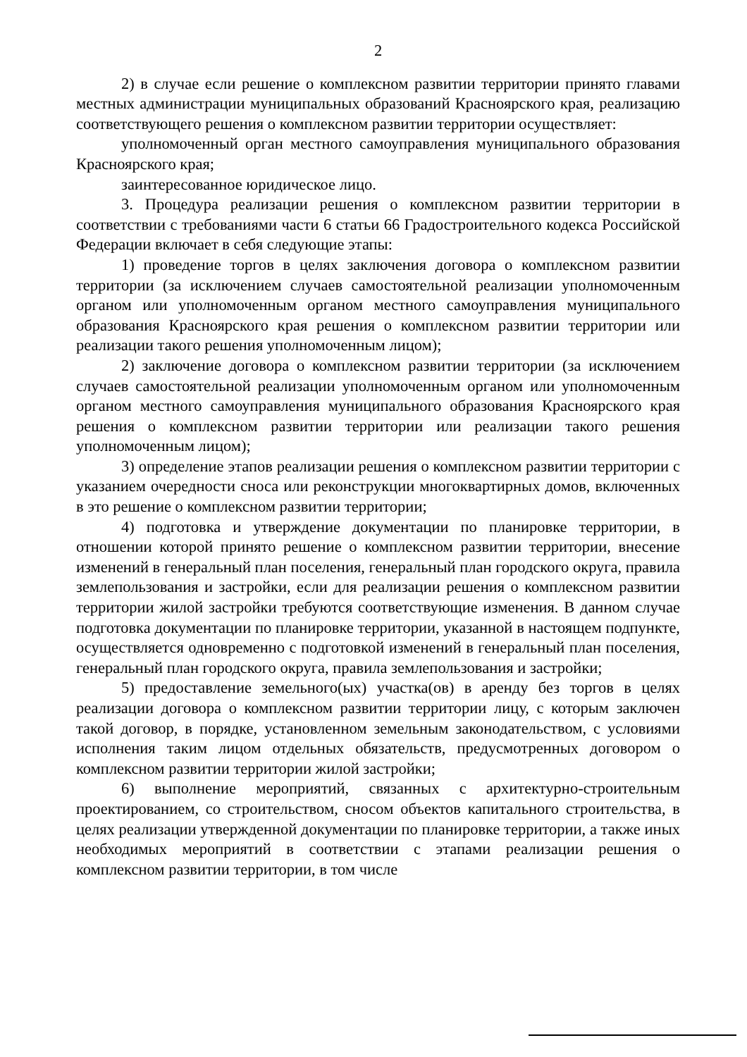2
2) в случае если решение о комплексном развитии территории принято главами местных администрации муниципальных образований Красноярского края, реализацию соответствующего решения о комплексном развитии территории осуществляет:
уполномоченный орган местного самоуправления муниципального образования Красноярского края;
заинтересованное юридическое лицо.
3. Процедура реализации решения о комплексном развитии территории в соответствии с требованиями части 6 статьи 66 Градостроительного кодекса Российской Федерации включает в себя следующие этапы:
1) проведение торгов в целях заключения договора о комплексном развитии территории (за исключением случаев самостоятельной реализации уполномоченным органом или уполномоченным органом местного самоуправления муниципального образования Красноярского края решения о комплексном развитии территории или реализации такого решения уполномоченным лицом);
2) заключение договора о комплексном развитии территории (за исключением случаев самостоятельной реализации уполномоченным органом или уполномоченным органом местного самоуправления муниципального образования Красноярского края решения о комплексном развитии территории или реализации такого решения уполномоченным лицом);
3) определение этапов реализации решения о комплексном развитии территории с указанием очередности сноса или реконструкции многоквартирных домов, включенных в это решение о комплексном развитии территории;
4) подготовка и утверждение документации по планировке территории, в отношении которой принято решение о комплексном развитии территории, внесение изменений в генеральный план поселения, генеральный план городского округа, правила землепользования и застройки, если для реализации решения о комплексном развитии территории жилой застройки требуются соответствующие изменения. В данном случае подготовка документации по планировке территории, указанной в настоящем подпункте, осуществляется одновременно с подготовкой изменений в генеральный план поселения, генеральный план городского округа, правила землепользования и застройки;
5) предоставление земельного(ых) участка(ов) в аренду без торгов в целях реализации договора о комплексном развитии территории лицу, с которым заключен такой договор, в порядке, установленном земельным законодательством, с условиями исполнения таким лицом отдельных обязательств, предусмотренных договором о комплексном развитии территории жилой застройки;
6) выполнение мероприятий, связанных с архитектурно-строительным проектированием, со строительством, сносом объектов капитального строительства, в целях реализации утвержденной документации по планировке территории, а также иных необходимых мероприятий в соответствии с этапами реализации решения о комплексном развитии территории, в том числе